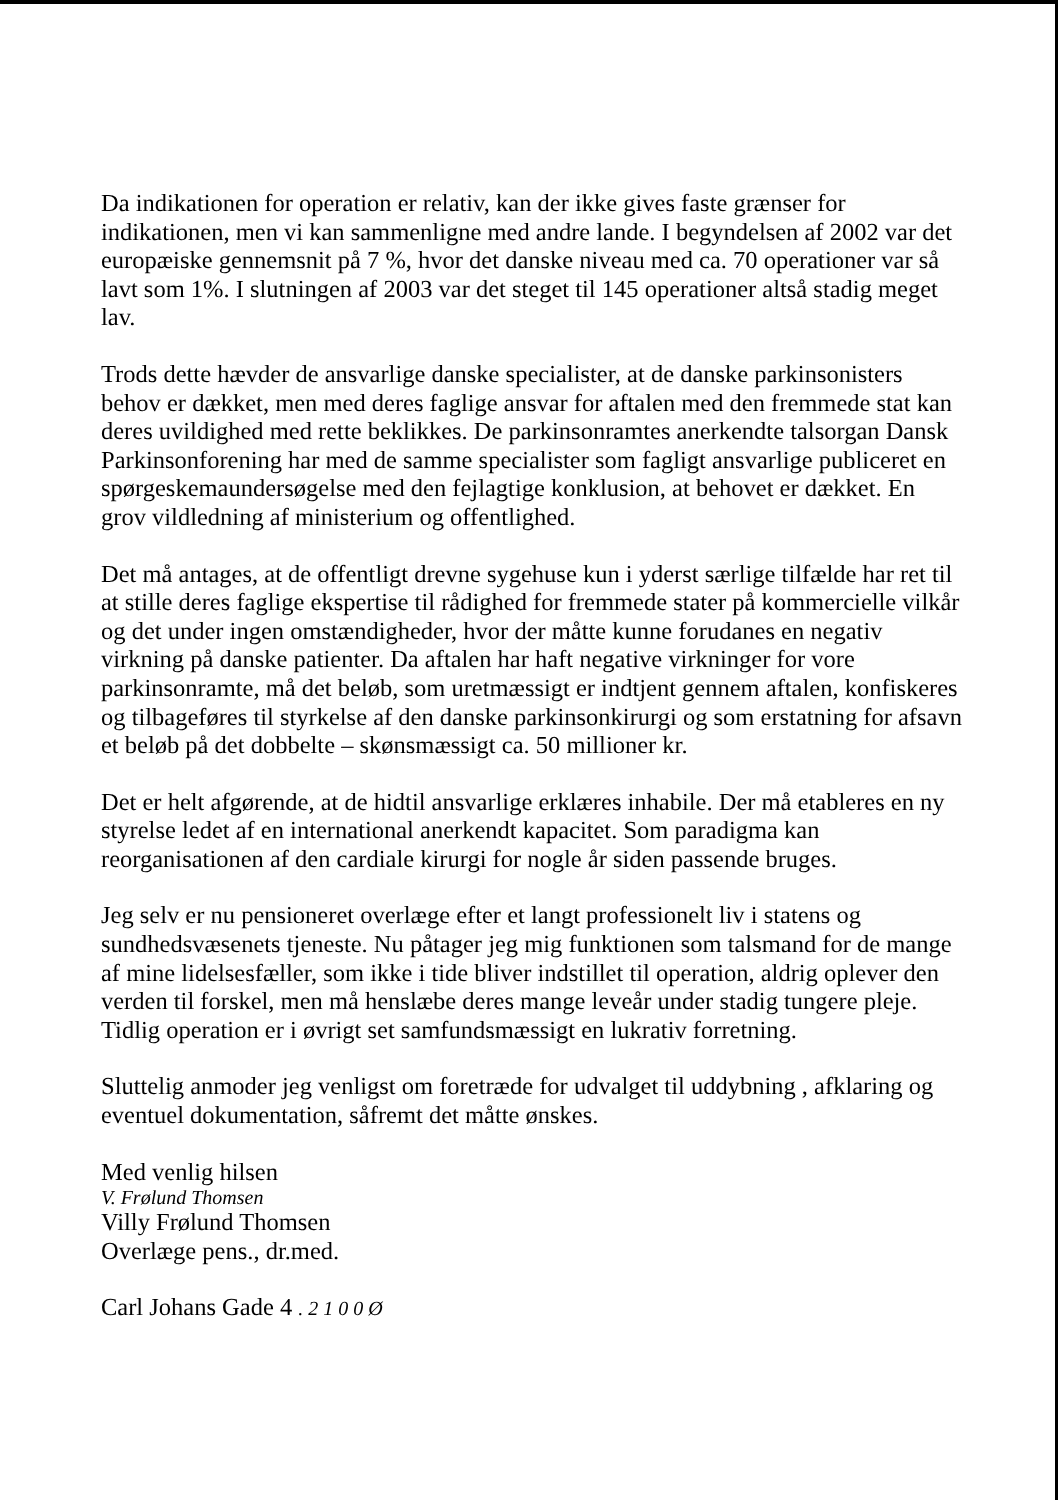Da indikationen for operation er relativ, kan der ikke gives faste grænser for indikationen, men vi kan sammenligne med andre lande. I begyndelsen af 2002 var det europæiske gennemsnit på 7 %, hvor det danske niveau med ca. 70 operationer var så lavt som 1%. I slutningen af 2003 var det steget til 145 operationer altså stadig meget lav.
Trods dette hævder de ansvarlige danske specialister, at de danske parkinsonisters behov er dækket, men med deres faglige ansvar for aftalen med den fremmede stat kan deres uvildighed med rette beklikkes. De parkinsonramtes anerkendte talsorgan Dansk Parkinsonforening har med de samme specialister som fagligt ansvarlige publiceret en spørgeskemaundersøgelse med den fejlagtige konklusion, at behovet er dækket. En grov vildledning af ministerium og offentlighed.
Det må antages, at de offentligt drevne sygehuse kun i yderst særlige tilfælde har ret til at stille deres faglige ekspertise til rådighed for fremmede stater på kommercielle vilkår og det under ingen omstændigheder, hvor der måtte kunne forudanes en negativ virkning på danske patienter. Da aftalen har haft negative virkninger for vore parkinsonramte, må det beløb, som uretmæssigt er indtjent gennem aftalen, konfiskeres og tilbageføres til styrkelse af den danske parkinsonkirurgi og som erstatning for afsavn et beløb på det dobbelte – skønsmæssigt ca. 50 millioner kr.
Det er helt afgørende, at de hidtil ansvarlige erklæres inhabile. Der må etableres en ny styrelse ledet af en international anerkendt kapacitet. Som paradigma kan reorganisationen af den cardiale kirurgi for nogle år siden passende bruges.
Jeg selv er nu pensioneret overlæge efter et langt professionelt liv i statens og sundhedsvæsenets tjeneste. Nu påtager jeg mig funktionen som talsmand for de mange af mine lidelsesfæller, som ikke i tide bliver indstillet til operation, aldrig oplever den verden til forskel, men må henslæbe deres mange leveår under stadig tungere pleje. Tidlig operation er i øvrigt set samfundsmæssigt en lukrativ forretning.
Sluttelig anmoder jeg venligst om foretræde for udvalget til uddybning , afklaring og eventuel dokumentation, såfremt det måtte ønskes.
Med venlig hilsen
V. Frølund Thomsen
Villy Frølund Thomsen
Overlæge pens., dr.med.
Carl Johans Gade 4 . 2 1 0 0 Ø